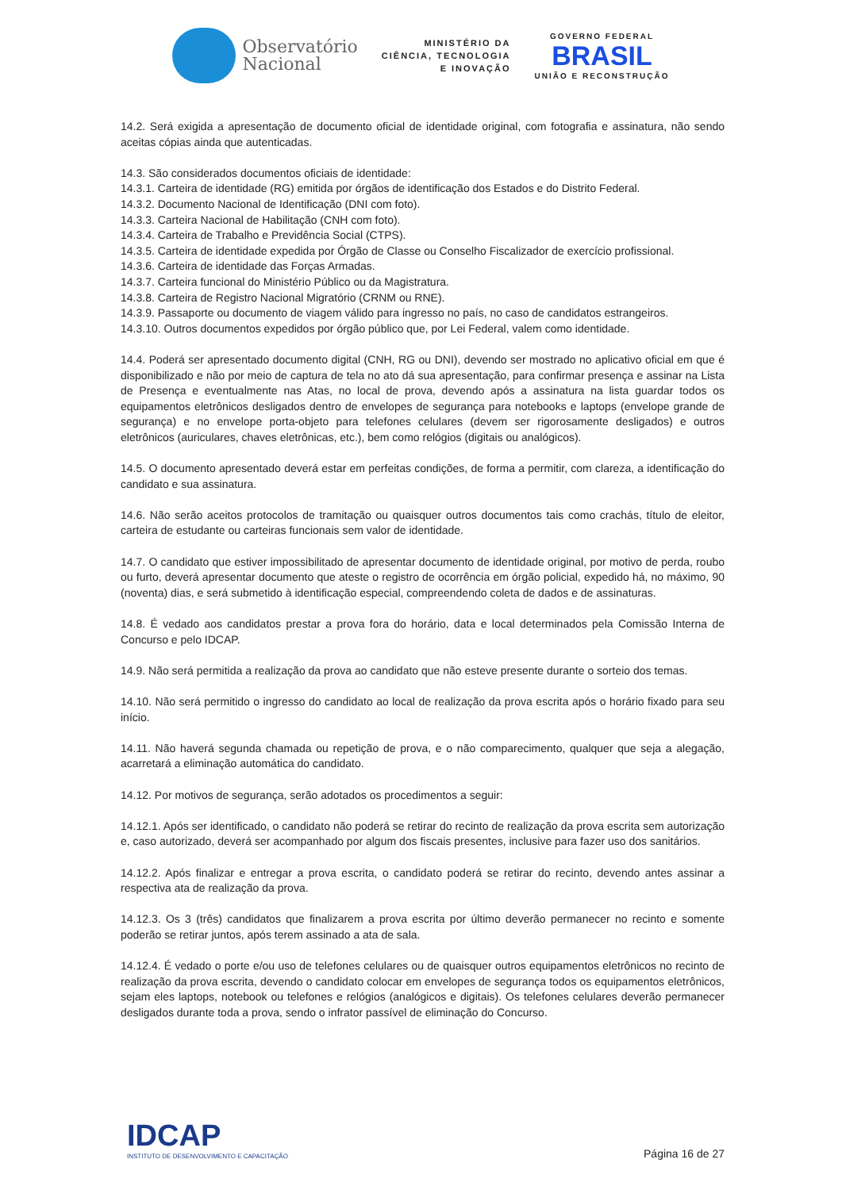Observatório
Nacional
MINISTÉRIO DA
CIÊNCIA, TECNOLOGIA
E INOVAÇÃO
GOVERNO FEDERAL
BRASIL
UNIÃO E RECONSTRUÇÃO
14.2. Será exigida a apresentação de documento oficial de identidade original, com fotografia e assinatura, não sendo aceitas cópias ainda que autenticadas.
14.3. São considerados documentos oficiais de identidade:
14.3.1. Carteira de identidade (RG) emitida por órgãos de identificação dos Estados e do Distrito Federal.
14.3.2. Documento Nacional de Identificação (DNI com foto).
14.3.3. Carteira Nacional de Habilitação (CNH com foto).
14.3.4. Carteira de Trabalho e Previdência Social (CTPS).
14.3.5. Carteira de identidade expedida por Órgão de Classe ou Conselho Fiscalizador de exercício profissional.
14.3.6. Carteira de identidade das Forças Armadas.
14.3.7. Carteira funcional do Ministério Público ou da Magistratura.
14.3.8. Carteira de Registro Nacional Migratório (CRNM ou RNE).
14.3.9. Passaporte ou documento de viagem válido para ingresso no país, no caso de candidatos estrangeiros.
14.3.10. Outros documentos expedidos por órgão público que, por Lei Federal, valem como identidade.
14.4. Poderá ser apresentado documento digital (CNH, RG ou DNI), devendo ser mostrado no aplicativo oficial em que é disponibilizado e não por meio de captura de tela no ato dá sua apresentação, para confirmar presença e assinar na Lista de Presença e eventualmente nas Atas, no local de prova, devendo após a assinatura na lista guardar todos os equipamentos eletrônicos desligados dentro de envelopes de segurança para notebooks e laptops (envelope grande de segurança) e no envelope porta-objeto para telefones celulares (devem ser rigorosamente desligados) e outros eletrônicos (auriculares, chaves eletrônicas, etc.), bem como relógios (digitais ou analógicos).
14.5. O documento apresentado deverá estar em perfeitas condições, de forma a permitir, com clareza, a identificação do candidato e sua assinatura.
14.6. Não serão aceitos protocolos de tramitação ou quaisquer outros documentos tais como crachás, título de eleitor, carteira de estudante ou carteiras funcionais sem valor de identidade.
14.7. O candidato que estiver impossibilitado de apresentar documento de identidade original, por motivo de perda, roubo ou furto, deverá apresentar documento que ateste o registro de ocorrência em órgão policial, expedido há, no máximo, 90 (noventa) dias, e será submetido à identificação especial, compreendendo coleta de dados e de assinaturas.
14.8. É vedado aos candidatos prestar a prova fora do horário, data e local determinados pela Comissão Interna de Concurso e pelo IDCAP.
14.9. Não será permitida a realização da prova ao candidato que não esteve presente durante o sorteio dos temas.
14.10. Não será permitido o ingresso do candidato ao local de realização da prova escrita após o horário fixado para seu início.
14.11. Não haverá segunda chamada ou repetição de prova, e o não comparecimento, qualquer que seja a alegação, acarretará a eliminação automática do candidato.
14.12. Por motivos de segurança, serão adotados os procedimentos a seguir:
14.12.1. Após ser identificado, o candidato não poderá se retirar do recinto de realização da prova escrita sem autorização e, caso autorizado, deverá ser acompanhado por algum dos fiscais presentes, inclusive para fazer uso dos sanitários.
14.12.2. Após finalizar e entregar a prova escrita, o candidato poderá se retirar do recinto, devendo antes assinar a respectiva ata de realização da prova.
14.12.3. Os 3 (três) candidatos que finalizarem a prova escrita por último deverão permanecer no recinto e somente poderão se retirar juntos, após terem assinado a ata de sala.
14.12.4. É vedado o porte e/ou uso de telefones celulares ou de quaisquer outros equipamentos eletrônicos no recinto de realização da prova escrita, devendo o candidato colocar em envelopes de segurança todos os equipamentos eletrônicos, sejam eles laptops, notebook ou telefones e relógios (analógicos e digitais). Os telefones celulares deverão permanecer desligados durante toda a prova, sendo o infrator passível de eliminação do Concurso.
IDCAP
INSTITUTO DE DESENVOLVIMENTO E CAPACITAÇÃO
Página 16 de 27